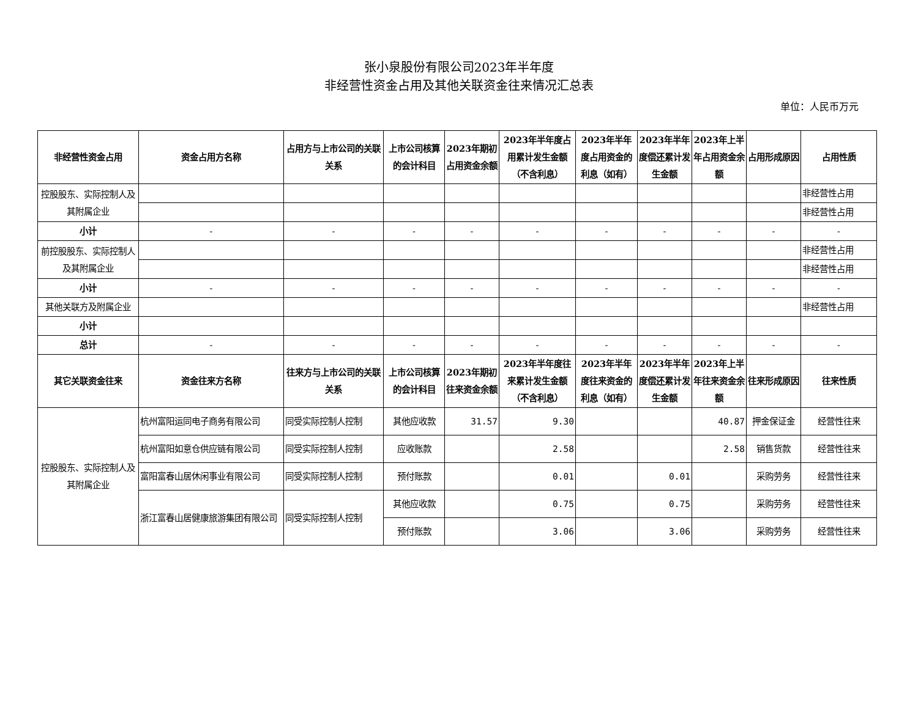张小泉股份有限公司2023年半年度
非经营性资金占用及其他关联资金往来情况汇总表
单位：人民币万元
| 非经营性资金占用 | 资金占用方名称 | 占用方与上市公司的关联关系 | 上市公司核算的会计科目 | 2023年期初占用资金余额 | 2023年半年度占用累计发生金额（不含利息） | 2023年半年度占用资金的利息（如有） | 2023年半年度偿还累计发生金额 | 2023年上半年占用资金余额 | 占用形成原因 | 占用性质 |
| --- | --- | --- | --- | --- | --- | --- | --- | --- | --- | --- |
| 控股股东、实际控制人及其附属企业 | | | | | | | | | | 非经营性占用 |
| | | | | | | | | | | 非经营性占用 |
| 小计 | - | - | - | - | - | - | - | - | - | - |
| 前控股股东、实际控制人及其附属企业 | | | | | | | | | | 非经营性占用 |
| | | | | | | | | | | 非经营性占用 |
| 小计 | - | - | - | - | - | - | - | - | - | - |
| 其他关联方及附属企业 | | | | | | | | | | 非经营性占用 |
| 小计 | | | | | | | | | | |
| 总计 | - | - | - | - | - | - | - | - | - | - |
| 其它关联资金往来 | 资金往来方名称 | 往来方与上市公司的关联关系 | 上市公司核算的会计科目 | 2023年期初往来资金余额 | 2023年半年度往来累计发生金额（不含利息） | 2023年半年度往来资金的利息（如有） | 2023年半年度偿还累计发生金额 | 2023年上半年往来资金余额 | 往来形成原因 | 往来性质 |
| 控股股东、实际控制人及其附属企业 | 杭州富阳运同电子商务有限公司 | 同受实际控制人控制 | 其他应收款 | 31.57 | 9.30 | | | 40.87 | 押金保证金 | 经营性往来 |
| | 杭州富阳如意仓供应链有限公司 | 同受实际控制人控制 | 应收账款 | | 2.58 | | | 2.58 | 销售货款 | 经营性往来 |
| | 富阳富春山居休闲事业有限公司 | 同受实际控制人控制 | 预付账款 | | 0.01 | | 0.01 | | 采购劳务 | 经营性往来 |
| | 浙江富春山居健康旅游集团有限公司 | 同受实际控制人控制 | 其他应收款 | | 0.75 | | 0.75 | | 采购劳务 | 经营性往来 |
| | | | 预付账款 | | 3.06 | | 3.06 | | 采购劳务 | 经营性往来 |